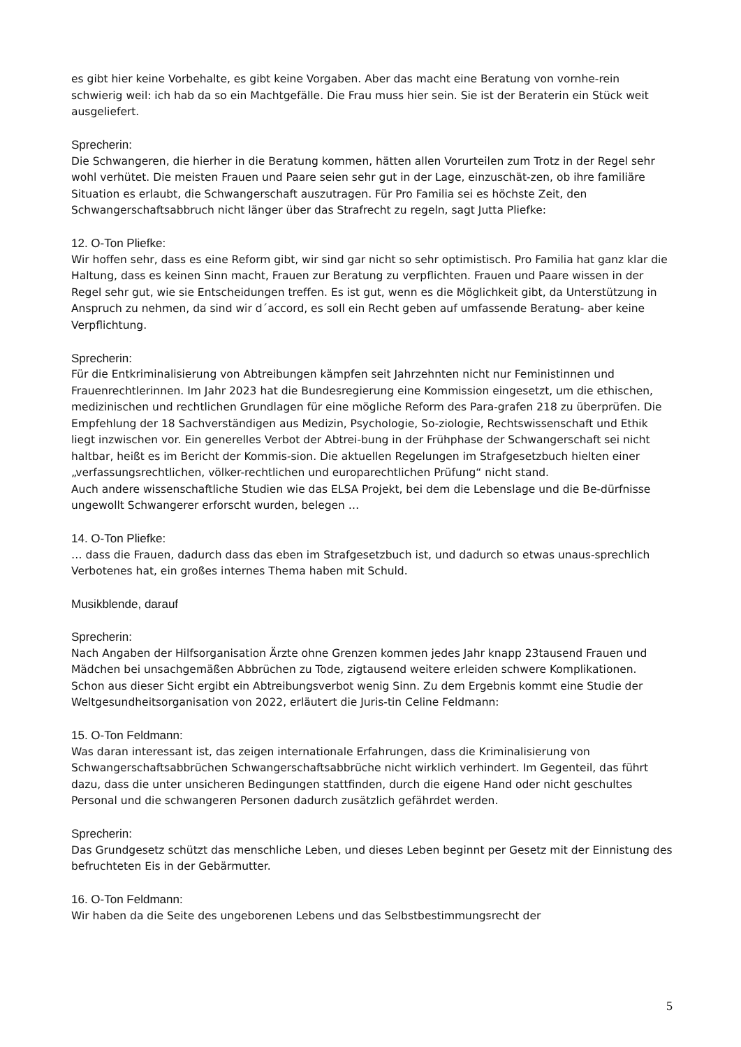es gibt hier keine Vorbehalte, es gibt keine Vorgaben. Aber das macht eine Beratung von vornhe-rein schwierig weil: ich hab da so ein Machtgefälle. Die Frau muss hier sein. Sie ist der Beraterin ein Stück weit ausgeliefert.
Sprecherin:
Die Schwangeren, die hierher in die Beratung kommen, hätten allen Vorurteilen zum Trotz in der Regel sehr wohl verhütet. Die meisten Frauen und Paare seien sehr gut in der Lage, einzuschät-zen, ob ihre familiäre Situation es erlaubt, die Schwangerschaft auszutragen. Für Pro Familia sei es höchste Zeit, den Schwangerschaftsabbruch nicht länger über das Strafrecht zu regeln, sagt Jutta Pliefke:
12. O-Ton Pliefke:
Wir hoffen sehr, dass es eine Reform gibt, wir sind gar nicht so sehr optimistisch. Pro Familia hat ganz klar die Haltung, dass es keinen Sinn macht, Frauen zur Beratung zu verpflichten. Frauen und Paare wissen in der Regel sehr gut, wie sie Entscheidungen treffen. Es ist gut, wenn es die Möglichkeit gibt, da Unterstützung in Anspruch zu nehmen, da sind wir d´accord, es soll ein Recht geben auf umfassende Beratung- aber keine Verpflichtung.
Sprecherin:
Für die Entkriminalisierung von Abtreibungen kämpfen seit Jahrzehnten nicht nur Feministinnen und Frauenrechtlerinnen. Im Jahr 2023 hat die Bundesregierung eine Kommission eingesetzt, um die ethischen, medizinischen und rechtlichen Grundlagen für eine mögliche Reform des Para-grafen 218 zu überprüfen. Die Empfehlung der 18 Sachverständigen aus Medizin, Psychologie, So-ziologie, Rechtswissenschaft und Ethik liegt inzwischen vor. Ein generelles Verbot der Abtrei-bung in der Frühphase der Schwangerschaft sei nicht haltbar, heißt es im Bericht der Kommis-sion. Die aktuellen Regelungen im Strafgesetzbuch hielten einer „verfassungsrechtlichen, völker-rechtlichen und europarechtlichen Prüfung“ nicht stand.
Auch andere wissenschaftliche Studien wie das ELSA Projekt, bei dem die Lebenslage und die Be-dürfnisse ungewollt Schwangerer erforscht wurden, belegen …
14. O-Ton Pliefke:
… dass die Frauen, dadurch dass das eben im Strafgesetzbuch ist, und dadurch so etwas unaus-sprechlich Verbotenes hat, ein großes internes Thema haben mit Schuld.
Musikblende, darauf
Sprecherin:
Nach Angaben der Hilfsorganisation Ärzte ohne Grenzen kommen jedes Jahr knapp 23tausend Frauen und Mädchen bei unsachgemäßen Abbrüchen zu Tode, zigtausend weitere erleiden schwere Komplikationen. Schon aus dieser Sicht ergibt ein Abtreibungsverbot wenig Sinn. Zu dem Ergebnis kommt eine Studie der Weltgesundheitsorganisation von 2022, erläutert die Juris-tin Celine Feldmann:
15. O-Ton Feldmann:
Was daran interessant ist, das zeigen internationale Erfahrungen, dass die Kriminalisierung von Schwangerschaftsabbrüchen Schwangerschaftsabbrüche nicht wirklich verhindert. Im Gegenteil, das führt dazu, dass die unter unsicheren Bedingungen stattfinden, durch die eigene Hand oder nicht geschultes Personal und die schwangeren Personen dadurch zusätzlich gefährdet werden.
Sprecherin:
Das Grundgesetz schützt das menschliche Leben, und dieses Leben beginnt per Gesetz mit der Einnistung des befruchteten Eis in der Gebärmutter.
16. O-Ton Feldmann:
Wir haben da die Seite des ungeborenen Lebens und das Selbstbestimmungsrecht der
5